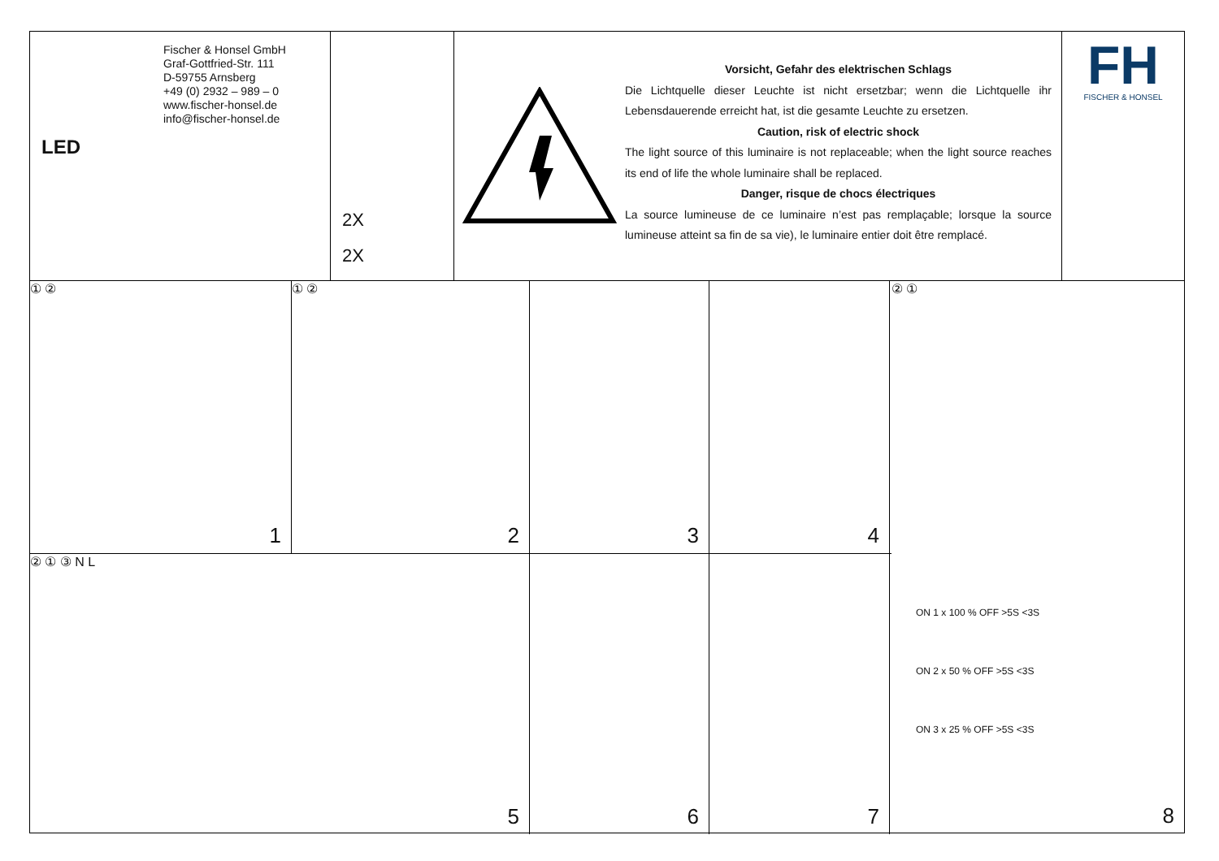Fischer & Honsel GmbH
Graf-Gottfried-Str. 111
D-59755 Arnsberg
+49 (0) 2932 – 989 – 0
www.fischer-honsel.de
info@fischer-honsel.de
LED
2X
2X
Vorsicht, Gefahr des elektrischen Schlags
Die Lichtquelle dieser Leuchte ist nicht ersetzbar; wenn die Lichtquelle ihr Lebensdauerende erreicht hat, ist die gesamte Leuchte zu ersetzen.
Caution, risk of electric shock
The light source of this luminaire is not replaceable; when the light source reaches its end of life the whole luminaire shall be replaced.
Danger, risque de chocs électriques
La source lumineuse de ce luminaire n’est pas remplaçable; lorsque la source lumineuse atteint sa fin de sa vie), le luminaire entier doit être remplacé.
FH
FISCHER & HONSEL
① ②
1
① ②
2
3
4
② ① ③ N L
5
6
7
② ①
ON 1 x 100 % OFF >5S <3S
ON 2 x 50 % OFF >5S <3S
ON 3 x 25 % OFF >5S <3S
8